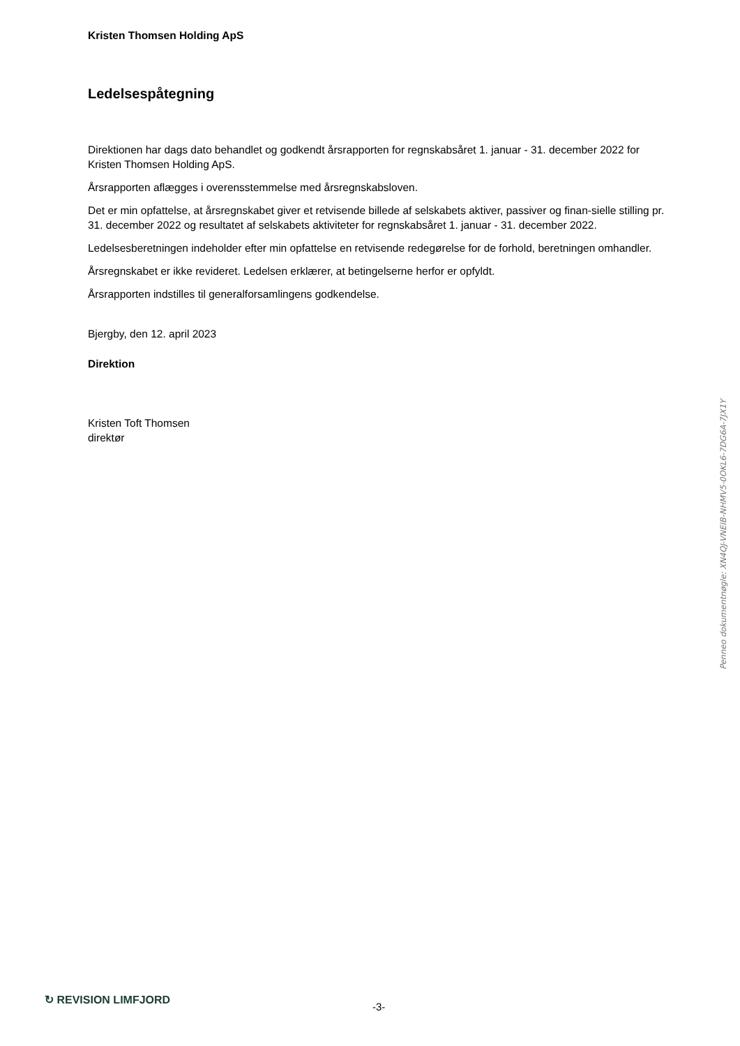Kristen Thomsen Holding ApS
Ledelsespåtegning
Direktionen har dags dato behandlet og godkendt årsrapporten for regnskabsåret 1. januar - 31. december 2022 for Kristen Thomsen Holding ApS.
Årsrapporten aflægges i overensstemmelse med årsregnskabsloven.
Det er min opfattelse, at årsregnskabet giver et retvisende billede af selskabets aktiver, passiver og finan-sielle stilling pr. 31. december 2022 og resultatet af selskabets aktiviteter for regnskabsåret 1. januar - 31. december 2022.
Ledelsesberetningen indeholder efter min opfattelse en retvisende redegørelse for de forhold, beretningen omhandler.
Årsregnskabet er ikke revideret. Ledelsen erklærer, at betingelserne herfor er opfyldt.
Årsrapporten indstilles til generalforsamlingens godkendelse.
Bjergby, den 12. april 2023
Direktion
Kristen Toft Thomsen
direktør
Penneo dokumentnøgle: XN4QJ-VNEIB-NHMV5-0OKL6-7DG6A-7JX1Y
↻ REVISION LIMFJORD
-3-